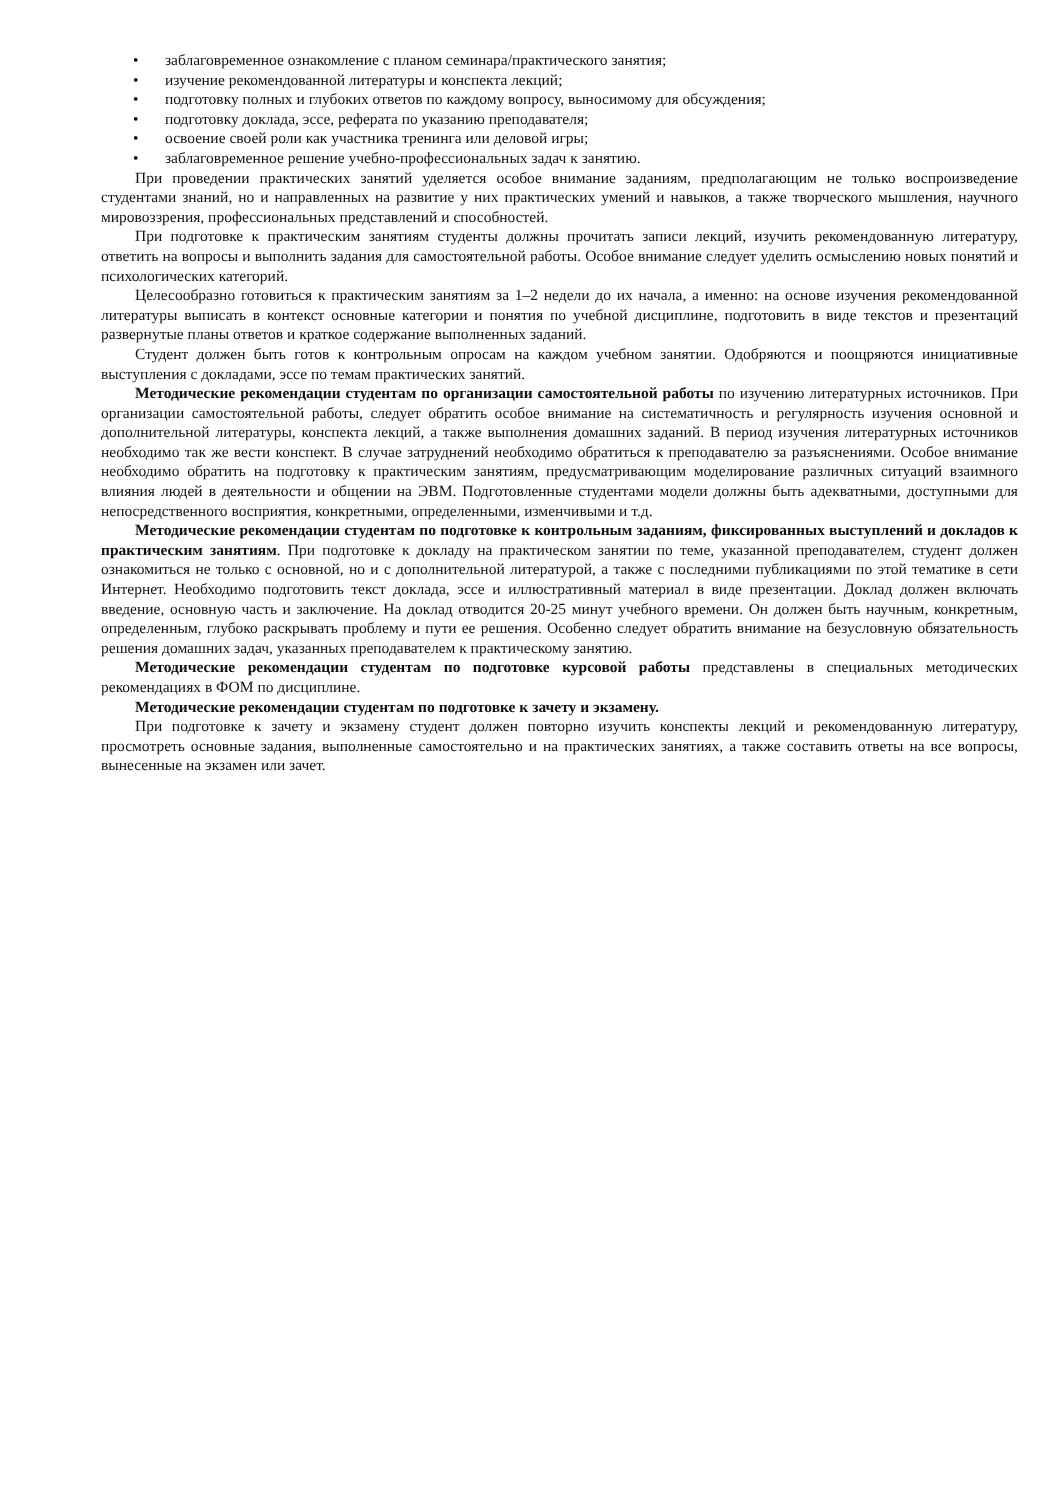• заблаговременное ознакомление с планом семинара/практического занятия;
• изучение рекомендованной литературы и конспекта лекций;
• подготовку полных и глубоких ответов по каждому вопросу, выносимому для обсуждения;
• подготовку доклада, эссе, реферата по указанию преподавателя;
• освоение своей роли как участника тренинга или деловой игры;
• заблаговременное решение учебно-профессиональных задач к занятию.
При проведении практических занятий уделяется особое внимание заданиям, предполагающим не только воспроизведение студентами знаний, но и направленных на развитие у них практических умений и навыков, а также творческого мышления, научного мировоззрения, профессиональных представлений и способностей.
При подготовке к практическим занятиям студенты должны прочитать записи лекций, изучить рекомендованную литературу, ответить на вопросы и выполнить задания для самостоятельной работы. Особое внимание следует уделить осмыслению новых понятий и психологических категорий.
Целесообразно готовиться к практическим занятиям за 1–2 недели до их начала, а именно: на основе изучения рекомендованной литературы выписать в контекст основные категории и понятия по учебной дисциплине, подготовить в виде текстов и презентаций развернутые планы ответов и краткое содержание выполненных заданий.
Студент должен быть готов к контрольным опросам на каждом учебном занятии. Одобряются и поощряются инициативные выступления с докладами, эссе по темам практических занятий.
Методические рекомендации студентам по организации самостоятельной работы по изучению литературных источников. При организации самостоятельной работы, следует обратить особое внимание на систематичность и регулярность изучения основной и дополнительной литературы, конспекта лекций, а также выполнения домашних заданий. В период изучения литературных источников необходимо так же вести конспект. В случае затруднений необходимо обратиться к преподавателю за разъяснениями. Особое внимание необходимо обратить на подготовку к практическим занятиям, предусматривающим моделирование различных ситуаций взаимного влияния людей в деятельности и общении на ЭВМ. Подготовленные студентами модели должны быть адекватными, доступными для непосредственного восприятия, конкретными, определенными, изменчивыми и т.д.
Методические рекомендации студентам по подготовке к контрольным заданиям, фиксированных выступлений и докладов к практическим занятиям. При подготовке к докладу на практическом занятии по теме, указанной преподавателем, студент должен ознакомиться не только с основной, но и с дополнительной литературой, а также с последними публикациями по этой тематике в сети Интернет. Необходимо подготовить текст доклада, эссе и иллюстративный материал в виде презентации. Доклад должен включать введение, основную часть и заключение. На доклад отводится 20-25 минут учебного времени. Он должен быть научным, конкретным, определенным, глубоко раскрывать проблему и пути ее решения. Особенно следует обратить внимание на безусловную обязательность решения домашних задач, указанных преподавателем к практическому занятию.
Методические рекомендации студентам по подготовке курсовой работы представлены в специальных методических рекомендациях в ФОМ по дисциплине.
Методические рекомендации студентам по подготовке к зачету и экзамену.
При подготовке к зачету и экзамену студент должен повторно изучить конспекты лекций и рекомендованную литературу, просмотреть основные задания, выполненные самостоятельно и на практических занятиях, а также составить ответы на все вопросы, вынесенные на экзамен или зачет.